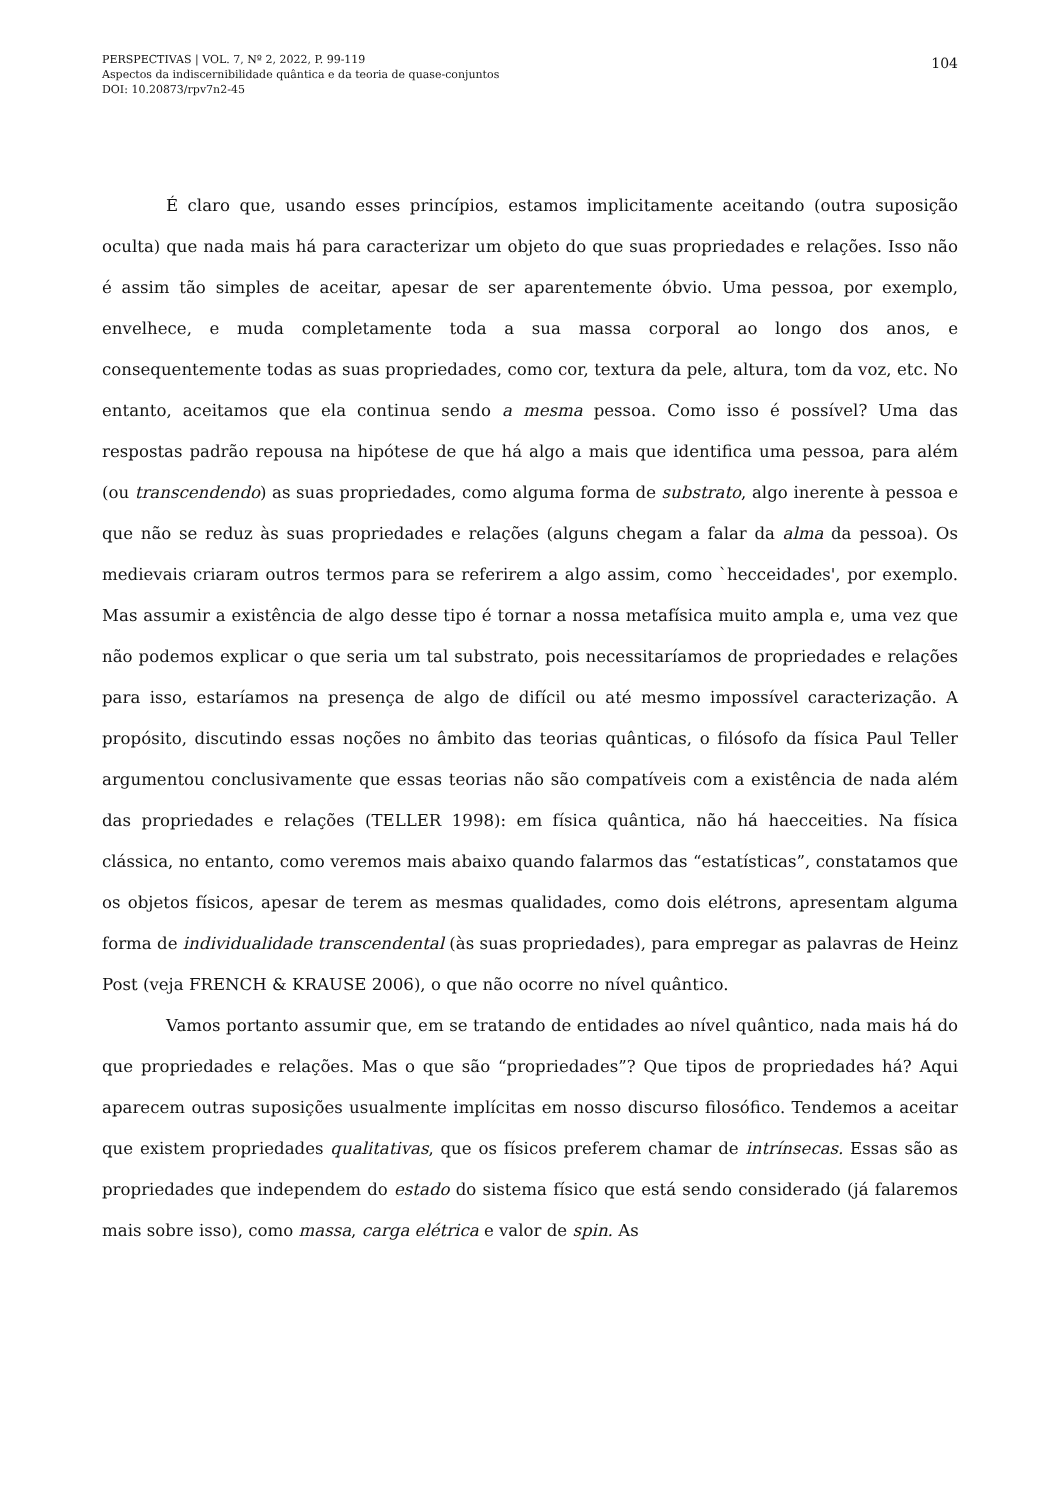PERSPECTIVAS | VOL. 7, Nº 2, 2022, P. 99-119
Aspectos da indiscernibilidade quântica e da teoria de quase-conjuntos
DOI: 10.20873/rpv7n2-45
104
É claro que, usando esses princípios, estamos implicitamente aceitando (outra suposição oculta) que nada mais há para caracterizar um objeto do que suas propriedades e relações. Isso não é assim tão simples de aceitar, apesar de ser aparentemente óbvio. Uma pessoa, por exemplo, envelhece, e muda completamente toda a sua massa corporal ao longo dos anos, e consequentemente todas as suas propriedades, como cor, textura da pele, altura, tom da voz, etc. No entanto, aceitamos que ela continua sendo a mesma pessoa. Como isso é possível? Uma das respostas padrão repousa na hipótese de que há algo a mais que identifica uma pessoa, para além (ou transcendendo) as suas propriedades, como alguma forma de substrato, algo inerente à pessoa e que não se reduz às suas propriedades e relações (alguns chegam a falar da alma da pessoa). Os medievais criaram outros termos para se referirem a algo assim, como `hecceidades', por exemplo. Mas assumir a existência de algo desse tipo é tornar a nossa metafísica muito ampla e, uma vez que não podemos explicar o que seria um tal substrato, pois necessitaríamos de propriedades e relações para isso, estaríamos na presença de algo de difícil ou até mesmo impossível caracterização. A propósito, discutindo essas noções no âmbito das teorias quânticas, o filósofo da física Paul Teller argumentou conclusivamente que essas teorias não são compatíveis com a existência de nada além das propriedades e relações (TELLER 1998): em física quântica, não há haecceities. Na física clássica, no entanto, como veremos mais abaixo quando falarmos das “estatísticas”, constatamos que os objetos físicos, apesar de terem as mesmas qualidades, como dois elétrons, apresentam alguma forma de individualidade transcendental (às suas propriedades), para empregar as palavras de Heinz Post (veja FRENCH & KRAUSE 2006), o que não ocorre no nível quântico.
Vamos portanto assumir que, em se tratando de entidades ao nível quântico, nada mais há do que propriedades e relações. Mas o que são “propriedades”? Que tipos de propriedades há? Aqui aparecem outras suposições usualmente implícitas em nosso discurso filosófico. Tendemos a aceitar que existem propriedades qualitativas, que os físicos preferem chamar de intrínsecas. Essas são as propriedades que independem do estado do sistema físico que está sendo considerado (já falaremos mais sobre isso), como massa, carga elétrica e valor de spin. As